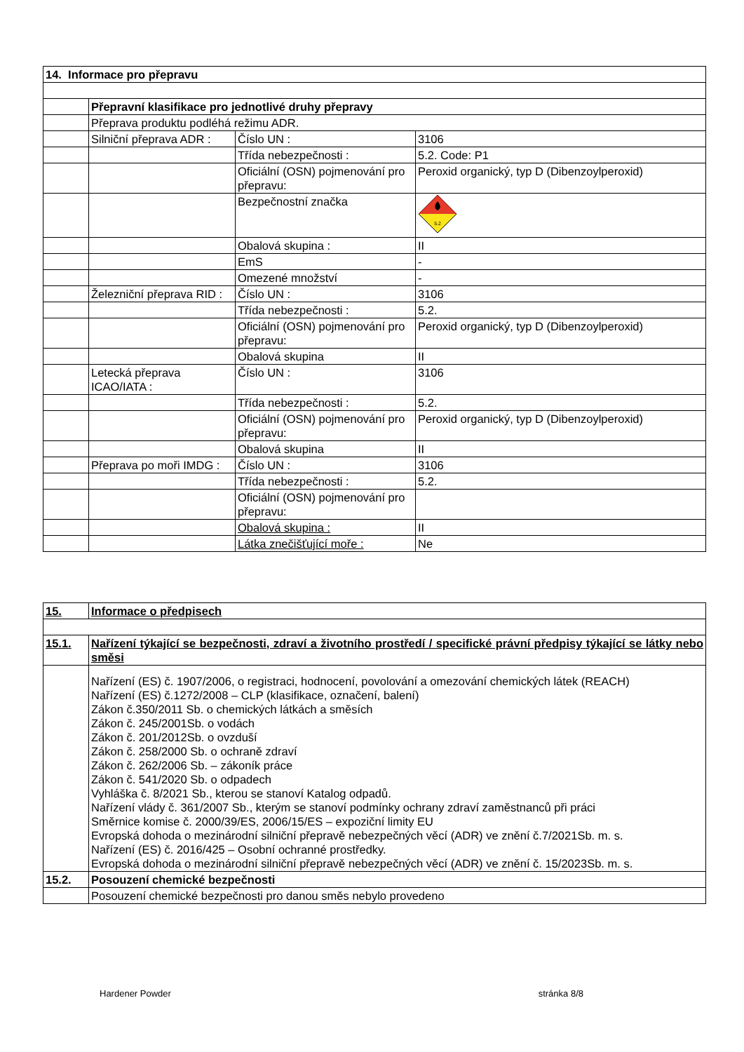| 14. Informace pro přepravu | | | |
| | Přepravní klasifikace pro jednotlivé druhy přepravy | | |
| | Přeprava produktu podléhá režimu ADR. | | |
| | Silniční přeprava ADR : | Číslo UN : | 3106 |
| | | Třída nebezpečnosti : | 5.2. Code: P1 |
| | | Oficiální (OSN) pojmenování pro přepravu: | Peroxid organický, typ D (Dibenzoylperoxid) |
| | | Bezpečnostní značka | 5.2 |
| | | Obalová skupina : | II |
| | | EmS | - |
| | | Omezené množství | - |
| | Železniční přeprava RID : | Číslo UN : | 3106 |
| | | Třída nebezpečnosti : | 5.2. |
| | | Oficiální (OSN) pojmenování pro přepravu: | Peroxid organický, typ D (Dibenzoylperoxid) |
| | | Obalová skupina | II |
| | Letecká přeprava ICAO/IATA : | Číslo UN : | 3106 |
| | | Třída nebezpečnosti : | 5.2. |
| | | Oficiální (OSN) pojmenování pro přepravu: | Peroxid organický, typ D (Dibenzoylperoxid) |
| | | Obalová skupina | II |
| | Přeprava po moři IMDG : | Číslo UN : | 3106 |
| | | Třída nebezpečnosti : | 5.2. |
| | | Oficiální (OSN) pojmenování pro přepravu: | |
| | | Obalová skupina : | II |
| | | Látka znečišťující moře : | Ne |
| 15. | Informace o předpisech |
| 15.1. | Nařízení týkající se bezpečnosti, zdraví a životního prostředí / specifické právní předpisy týkající se látky nebo směsi |
| | Nařízení (ES) č. 1907/2006, o registraci, hodnocení, povolování a omezování chemických látek (REACH) Nařízení (ES) č.1272/2008 – CLP (klasifikace, označení, balení) Zákon č.350/2011 Sb. o chemických látkách a směsích Zákon č. 245/2001Sb. o vodách Zákon č. 201/2012Sb. o ovzduší Zákon č. 258/2000 Sb. o ochraně zdraví Zákon č. 262/2006 Sb. – zákoník práce Zákon č. 541/2020 Sb. o odpadech Vyhláška č. 8/2021 Sb., kterou se stanoví Katalog odpadů. Nařízení vlády č. 361/2007 Sb., kterým se stanoví podmínky ochrany zdraví zaměstnanců při práci Směrnice komise č. 2000/39/ES, 2006/15/ES – expoziční limity EU Evropská dohoda o mezinárodní silniční přepravě nebezpečných věcí (ADR) ve znění č.7/2021Sb. m. s. Nařízení (ES) č. 2016/425 – Osobní ochranné prostředky. Evropská dohoda o mezinárodní silniční přepravě nebezpečných věcí (ADR) ve znění č. 15/2023Sb. m. s. |
| 15.2. | Posouzení chemické bezpečnosti |
| | Posouzení chemické bezpečnosti pro danou směs nebylo provedeno |
Hardener Powder stránka 8/8